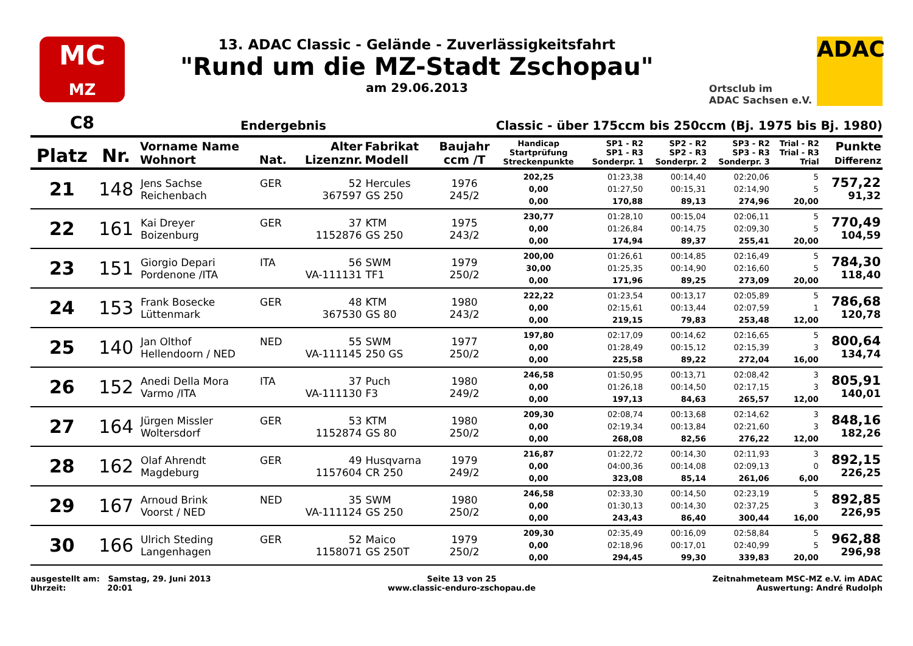MC
MZ
13. ADAC Classic - Gelände - Zuverlässigkeitsfahrt
"Rund um die MZ-Stadt Zschopau"
am 29.06.2013
Ortsclub im
ADAC Sachsen e.V.
ADAC
C8
Endergebnis
Classic - über 175ccm bis 250ccm (Bj. 1975 bis Bj. 1980)
| Platz | Nr. | Vorname Name Wohnort | Nat. | Alter Lizenznr. | Fabrikat Modell | Baujahr ccm /T | Handicap Startprüfung Streckenpunkte | SP1 - R2 SP1 - R3 Sonderpr. 1 | SP2 - R2 SP2 - R3 Sonderpr. 2 | SP3 - R2 SP3 - R3 Sonderpr. 3 | Trial - R2 Trial - R3 Trial | Punkte Differenz |
| --- | --- | --- | --- | --- | --- | --- | --- | --- | --- | --- | --- | --- |
| 21 | 148 | Jens Sachse Reichenbach | GER | 52 367597 | Hercules GS 250 | 1976 245/2 | 202,25 0,00 0,00 | 01:23,38 01:27,50 170,88 | 00:14,40 00:15,31 89,13 | 02:20,06 02:14,90 274,96 | 5 5 20,00 | 757,22 91,32 |
| 22 | 161 | Kai Dreyer Boizenburg | GER | 37 1152876 | KTM GS 250 | 1975 243/2 | 230,77 0,00 0,00 | 01:28,10 01:26,84 174,94 | 00:15,04 00:14,75 89,37 | 02:06,11 02:09,30 255,41 | 5 5 20,00 | 770,49 104,59 |
| 23 | 151 | Giorgio Depari Pordenone /ITA | ITA | 56 VA-111131 | SWM TF1 | 1979 250/2 | 200,00 30,00 0,00 | 01:26,61 01:25,35 171,96 | 00:14,85 00:14,90 89,25 | 02:16,49 02:16,60 273,09 | 5 5 20,00 | 784,30 118,40 |
| 24 | 153 | Frank Bosecke Lüttenmark | GER | 48 367530 | KTM GS 80 | 1980 243/2 | 222,22 0,00 0,00 | 01:23,54 02:15,61 219,15 | 00:13,17 00:13,44 79,83 | 02:05,89 02:07,59 253,48 | 5 1 12,00 | 786,68 120,78 |
| 25 | 140 | Jan Olthof Hellendoorn / NED | NED | 55 VA-111145 | SWM 250 GS | 1977 250/2 | 197,80 0,00 0,00 | 02:17,09 01:28,49 225,58 | 00:14,62 00:15,12 89,22 | 02:16,65 02:15,39 272,04 | 5 3 16,00 | 800,64 134,74 |
| 26 | 152 | Anedi Della Mora Varmo /ITA | ITA | 37 VA-111130 | Puch F3 | 1980 249/2 | 246,58 0,00 0,00 | 01:50,95 01:26,18 197,13 | 00:13,71 00:14,50 84,63 | 02:08,42 02:17,15 265,57 | 3 3 12,00 | 805,91 140,01 |
| 27 | 164 | Jürgen Missler Woltersdorf | GER | 53 1152874 | KTM GS 80 | 1980 250/2 | 209,30 0,00 0,00 | 02:08,74 02:19,34 268,08 | 00:13,68 00:13,84 82,56 | 02:14,62 02:21,60 276,22 | 3 3 12,00 | 848,16 182,26 |
| 28 | 162 | Olaf Ahrendt Magdeburg | GER | 49 1157604 | Husqvarna CR 250 | 1979 249/2 | 216,87 0,00 0,00 | 01:22,72 04:00,36 323,08 | 00:14,30 00:14,08 85,14 | 02:11,93 02:09,13 261,06 | 3 0 6,00 | 892,15 226,25 |
| 29 | 167 | Arnoud Brink Voorst / NED | NED | 35 VA-111124 | SWM GS 250 | 1980 250/2 | 246,58 0,00 0,00 | 02:33,30 01:30,13 243,43 | 00:14,50 00:14,30 86,40 | 02:23,19 02:37,25 300,44 | 5 3 16,00 | 892,85 226,95 |
| 30 | 166 | Ulrich Steding Langenhagen | GER | 52 1158071 | Maico GS 250T | 1979 250/2 | 209,30 0,00 0,00 | 02:35,49 02:18,96 294,45 | 00:16,09 00:17,01 99,30 | 02:58,84 02:40,99 339,83 | 5 5 20,00 | 962,88 296,98 |
ausgestellt am: Samstag, 29. Juni 2013
Uhrzeit: 20:01
Seite 13 von 25
www.classic-enduro-zschopau.de
Zeitnahmeteam MSC-MZ e.V. im ADAC
Auswertung: André Rudolph